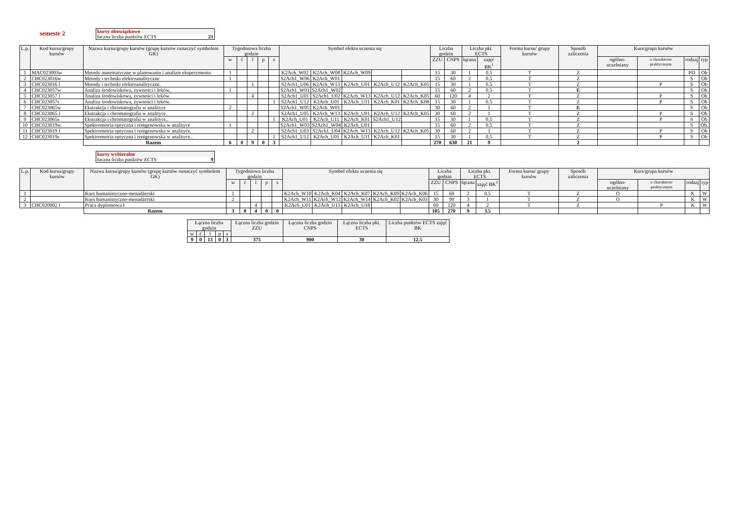semestr 2
kursy obowiązkowe
łaczna liczba punktów ECTS 21
| L.p. | Kod kursu/grupy kursów | Nazwa kursu/grupy kursów (grupę kursów oznaczyć symbolem GK) | Tygodniowa liczba godzin | | | | | Symbol efektu uczenia się | | | | | Liczba godzin | | Liczba pkt. ECTS | | Forma kursu/ grupy kursów | Sposób zaliczenia | Kurs/grupa kursów | | | |
| --- | --- | --- | --- | --- | --- | --- | --- | --- | --- | --- | --- | --- | --- | --- | --- | --- | --- | --- | --- | --- | --- | --- |
| | | | w | ć | l | p | s | | | | | | ZZU | CNPS | łączna | zajęć BK<sup>1</sup> | | | ogólno-uczelniany | o charakterze praktycznym | rodzaj | typ |
| 1 | MAC023003w | Metody matematyczne w planowaniu i analizie eksperymentu | 1 | | | | | K2Ach_W02 | K2Ach_W08 | K2Ach_W09 | | | 15 | 30 | 1 | 0.5 | T | Z | | | PD | Ob |
| 2 | CHC023016w | Metody i techniki elektroanalityczne | 1 | | | | | S2Ach1_W06 | K2Ach_W01 | | | | 15 | 60 | 2 | 0.5 | T | Z | | | S | Ob |
| 3 | CHC023016 l | Metody i techniki elektroanalityczne. | | | 1 | | | S2Ach1_U06 | K2Ach_W13 | K2Ach_U01 | K2Ach_U12 | K2Ach_K05 | 15 | 30 | 1 | 0.5 | T | Z | | P | S | Ob |
| 4 | CHC023057w | Analiza środowiskowa, żywności i leków.. | 1 | | | | | S2Ach1_W01 | S2Ach1_W02 | | | | 15 | 60 | 2 | 0.5 | T | E | | | S | Ob |
| 5 | CHC023057 l | Analiza środowiskowa, żywności i leków | | | 4 | | | S2Ach1_U01 | S2Ach1_U02 | K2Ach_W13 | K2Ach_U12 | K2Ach_K05 | 60 | 120 | 4 | 2 | T | Z | | P | S | Ob |
| 6 | CHC023057s | Analiza środowiskowa, żywności i leków. | | | | | 1 | S2Ach1_U12 | K2Ach_U01 | K2Ach_U11 | K2Ach_K01 | K2Ach_K08 | 15 | 30 | 1 | 0.5 | T | Z | | P | S | Ob |
| 7 | CHC023065w | Ekstrakcja i chromatografia w analityce | 2 | | | | | S2Ach1_W05 | K2Ach_W01 | | | | 30 | 60 | 2 | 1 | T | E | | | S | Ob |
| 8 | CHC023065 l | Ekstrakcja i chromatografia w analityce. | | | 2 | | | S2Ach1_U05 | K2Ach_W13 | K2Ach_U01 | K2Ach_U12 | K2Ach_K05 | 30 | 60 | 2 | 1 | T | Z | | P | S | Ob |
| 9 | CHC023065s | Ekstrakcja i chromatografia w analityce.. | | | | | 1 | K2Ach_U01 | K2Ach_U11 | K2Ach_K01 | S2Ach1_U12 | | 15 | 30 | 1 | 0.5 | T | Z | | P | S | Ob |
| 10 | CHC023019w | Spektrometria optyczna i rentgenowska w analityce | 1 | | | | | S2Ach1_W03 | S2Ach1_W04 | K2Ach_U01 | | | 15 | 60 | 2 | 0.5 | T | Z | | | S | Ob. |
| 11 | CHC023019 l | Spektrometria optyczna i rentgenowska w analityce. | | | 2 | | | S2Ach1_U03 | S2Ach1_U04 | K2Ach_W13 | K2Ach_U12 | K2Ach_K05 | 30 | 60 | 2 | 1 | T | Z | | P | S | Ob |
| 12 | CHC023019s | Spektrometria optyczna i rentgenowska w analityce.. | | | | | 1 | S2Ach1_U12 | K2Ach_U01 | K2Ach_U11 | K2Ach_K01 | | 15 | 30 | 1 | 0.5 | T | Z | | P | S | Ob |
| | | Razem | 6 | 0 | 9 | 0 | 3 | | | | | | 270 | 630 | 21 | 9 | | 2 | | | | |
kursy wybieralne
łaczna liczba punktów ECTS 9
| L.p. | Kod kursu/grupy kursów | Nazwa kursu/grupy kursów (grupę kursów oznaczyć symbolem GK) | Tygodniowa liczba godzin | | | | | Symbol efektu uczenia się | | | | | Liczba godzin | | Liczba pkt. ECTS | | Forma kursu/ grupy kursów | Sposób zaliczenia | Kurs/grupa kursów | | | |
| --- | --- | --- | --- | --- | --- | --- | --- | --- | --- | --- | --- | --- | --- | --- | --- | --- | --- | --- | --- | --- | --- | --- |
| | | | w | ć | l | p | s | | | | | | ZZU | CNPS | łączna | zajęć BK<sup>1</sup> | | | ogólno-uczelniany | o charakterze praktycznym | rodzaj | typ |
| 1 | | Kurs humanistyczno-menadżerski | 1 | | | | | K2Ach_W10 | K2Ach_K04 | K2Ach_K07 | K2Ach_K09 | K2Ach_K06 | 15 | 60 | 2 | 0.5 | T | Z | O | | K | W |
| 2 | | Kurs humanistyczno-menadżerski | 2 | | | | | K2Ach_W11 | K2Ach_W12 | K2Ach_W14 | K2Ach_K02 | K2Ach_K03 | 30 | 90 | 3 | 1 | T | Z | O | | K | W |
| 3 | CHC020002 l | Praca dyplomowa I | | | 4 | | | K2Ach_U01 | K2Ach_U13 | K2Ach_U18 | | | 60 | 120 | 4 | 2 | T | Z | | P | K | W |
| | | Razem | 3 | 0 | 4 | 0 | 0 | | | | | | 105 | 270 | 9 | 3.5 | | | | | | |
| Łączna liczba godzin | | | | | Łączna liczba godzin ZZU | Łączna liczba godzin CNPS | Łączna liczba pkt. ECTS | Liczba punktów ECTS zajęć BK |
| --- | --- | --- | --- | --- | --- | --- | --- | --- |
| w | ć | l | p | s | | | | |
| 9 | 0 | 13 | 0 | 3 | 375 | 900 | 30 | 12.5 |